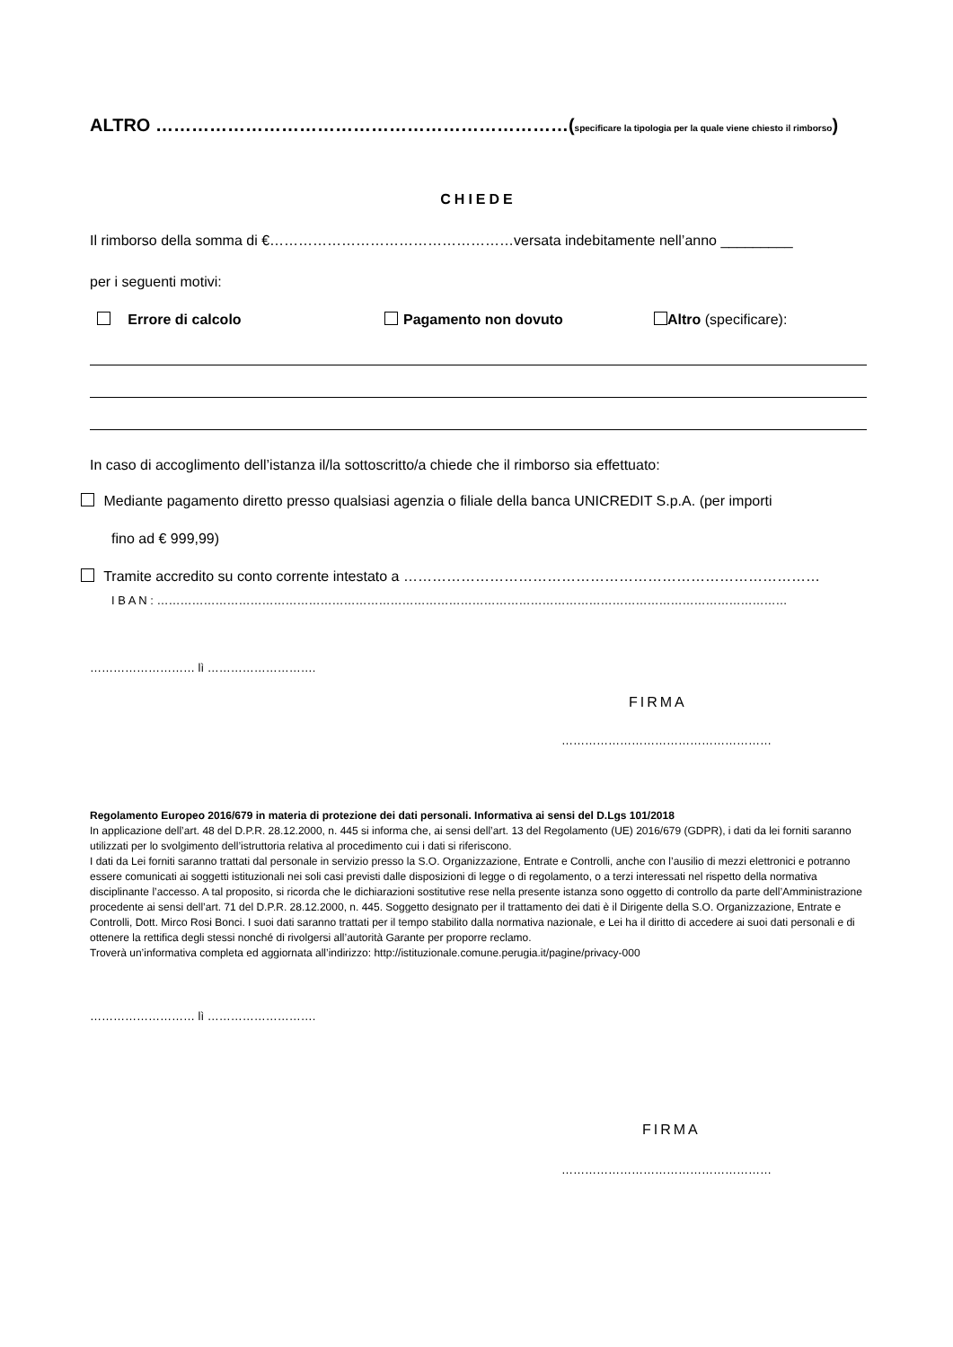ALTRO ……………………………………………………………(specificare la tipologia per la quale viene chiesto il rimborso)
CHIEDE
Il rimborso della somma di €……………………………………………versata indebitamente nell’anno _________
per i seguenti motivi:
Errore di calcolo Pagamento non dovuto Altro (specificare):
In caso di accoglimento dell’istanza il/la sottoscritto/a chiede che il rimborso sia effettuato:
Mediante pagamento diretto presso qualsiasi agenzia o filiale della banca UNICREDIT S.p.A. (per importi
fino ad € 999,99)
Tramite accredito su conto corrente intestato a ……………………………………………………………………………
I B A N : ………………………………………………………………………………………………………………………………………………
……………………… lì ……………………….
FIRMA
………………………………………………
Regolamento Europeo 2016/679 in materia di protezione dei dati personali. Informativa ai sensi del D.Lgs 101/2018
In applicazione dell’art. 48 del D.P.R. 28.12.2000, n. 445 si informa che, ai sensi dell’art. 13 del Regolamento (UE) 2016/679 (GDPR), i dati da lei forniti saranno utilizzati per lo svolgimento dell’istruttoria relativa al procedimento cui i dati si riferiscono.
I dati da Lei forniti saranno trattati dal personale in servizio presso la S.O. Organizzazione, Entrate e Controlli, anche con l’ausilio di mezzi elettronici e potranno essere comunicati ai soggetti istituzionali nei soli casi previsti dalle disposizioni di legge o di regolamento, o a terzi interessati nel rispetto della normativa disciplinante l’accesso. A tal proposito, si ricorda che le dichiarazioni sostitutive rese nella presente istanza sono oggetto di controllo da parte dell’Amministrazione procedente ai sensi dell’art. 71 del D.P.R. 28.12.2000, n. 445. Soggetto designato per il trattamento dei dati è il Dirigente della S.O. Organizzazione, Entrate e Controlli, Dott. Mirco Rosi Bonci. I suoi dati saranno trattati per il tempo stabilito dalla normativa nazionale, e Lei ha il diritto di accedere ai suoi dati personali e di ottenere la rettifica degli stessi nonché di rivolgersi all’autorità Garante per proporre reclamo.
Troverà un’informativa completa ed aggiornata all’indirizzo: http://istituzionale.comune.perugia.it/pagine/privacy-000
……………………… lì ……………………….
FIRMA
………………………………………………